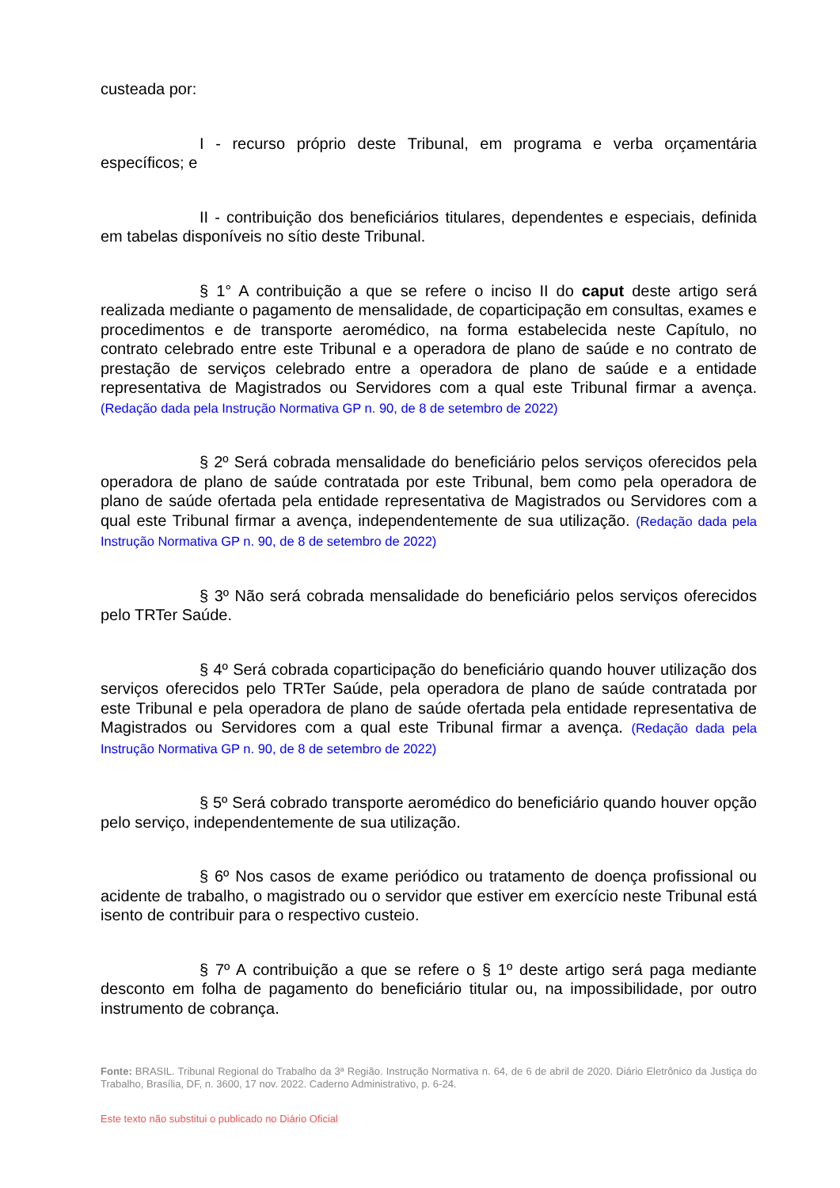custeada por:
I - recurso próprio deste Tribunal, em programa e verba orçamentária específicos; e
II - contribuição dos beneficiários titulares, dependentes e especiais, definida em tabelas disponíveis no sítio deste Tribunal.
§ 1° A contribuição a que se refere o inciso II do caput deste artigo será realizada mediante o pagamento de mensalidade, de coparticipação em consultas, exames e procedimentos e de transporte aeromédico, na forma estabelecida neste Capítulo, no contrato celebrado entre este Tribunal e a operadora de plano de saúde e no contrato de prestação de serviços celebrado entre a operadora de plano de saúde e a entidade representativa de Magistrados ou Servidores com a qual este Tribunal firmar a avença. (Redação dada pela Instrução Normativa GP n. 90, de 8 de setembro de 2022)
§ 2º Será cobrada mensalidade do beneficiário pelos serviços oferecidos pela operadora de plano de saúde contratada por este Tribunal, bem como pela operadora de plano de saúde ofertada pela entidade representativa de Magistrados ou Servidores com a qual este Tribunal firmar a avença, independentemente de sua utilização. (Redação dada pela Instrução Normativa GP n. 90, de 8 de setembro de 2022)
§ 3º Não será cobrada mensalidade do beneficiário pelos serviços oferecidos pelo TRTer Saúde.
§ 4º Será cobrada coparticipação do beneficiário quando houver utilização dos serviços oferecidos pelo TRTer Saúde, pela operadora de plano de saúde contratada por este Tribunal e pela operadora de plano de saúde ofertada pela entidade representativa de Magistrados ou Servidores com a qual este Tribunal firmar a avença. (Redação dada pela Instrução Normativa GP n. 90, de 8 de setembro de 2022)
§ 5º Será cobrado transporte aeromédico do beneficiário quando houver opção pelo serviço, independentemente de sua utilização.
§ 6º Nos casos de exame periódico ou tratamento de doença profissional ou acidente de trabalho, o magistrado ou o servidor que estiver em exercício neste Tribunal está isento de contribuir para o respectivo custeio.
§ 7º A contribuição a que se refere o § 1º deste artigo será paga mediante desconto em folha de pagamento do beneficiário titular ou, na impossibilidade, por outro instrumento de cobrança.
Fonte: BRASIL. Tribunal Regional do Trabalho da 3ª Região. Instrução Normativa n. 64, de 6 de abril de 2020. Diário Eletrônico da Justiça do Trabalho, Brasília, DF, n. 3600, 17 nov. 2022. Caderno Administrativo, p. 6-24.
Este texto não substitui o publicado no Diário Oficial